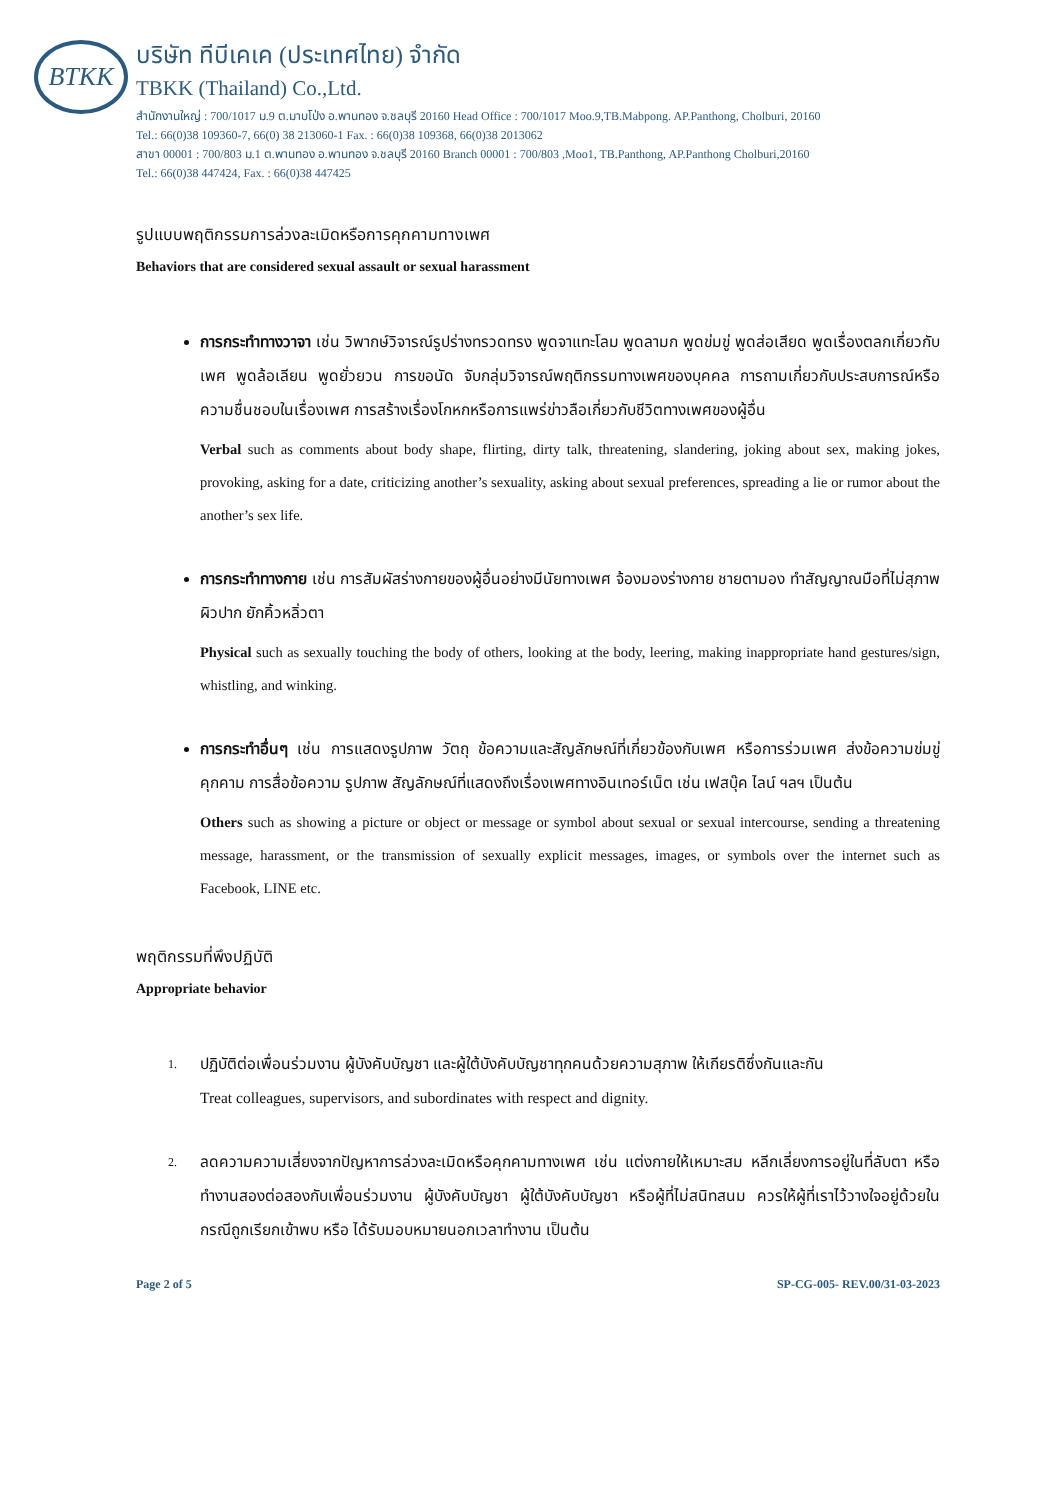BTKK
บริษัท ทีบีเคเค (ประเทศไทย) จำกัด
TBKK (Thailand) Co.,Ltd.
สำนักงานใหญ่ : 700/1017 ม.9 ต.มาบโป่ง อ.พานทอง จ.ชลบุรี 20160 Head Office : 700/1017 Moo.9,TB.Mabpong. AP.Panthong, Cholburi, 20160
Tel.: 66(0)38 109360-7, 66(0) 38 213060-1 Fax. : 66(0)38 109368, 66(0)38 2013062
สาขา 00001 : 700/803 ม.1 ต.พานทอง อ.พานทอง จ.ชลบุรี 20160 Branch 00001 : 700/803 ,Moo1, TB.Panthong, AP.Panthong Cholburi,20160
Tel.: 66(0)38 447424, Fax. : 66(0)38 447425
รูปแบบพฤติกรรมการล่วงละเมิดหรือการคุกคามทางเพศ
Behaviors that are considered sexual assault or sexual harassment
การกระทำทางวาจา เช่น วิพากษ์วิจารณ์รูปร่างทรวดทรง พูดจาแทะโลม พูดลามก พูดข่มขู่ พูดส่อเสียด พูดเรื่องตลกเกี่ยวกับเพศ พูดล้อเลียน พูดยั่วยวน การขอนัด จับกลุ่มวิจารณ์พฤติกรรมทางเพศของบุคคล การถามเกี่ยวกับประสบการณ์หรือความชื่นชอบในเรื่องเพศ การสร้างเรื่องโกหกหรือการแพร่ข่าวลือเกี่ยวกับชีวิตทางเพศของผู้อื่น
Verbal such as comments about body shape, flirting, dirty talk, threatening, slandering, joking about sex, making jokes, provoking, asking for a date, criticizing another’s sexuality, asking about sexual preferences, spreading a lie or rumor about the another’s sex life.
การกระทำทางกาย เช่น การสัมผัสร่างกายของผู้อื่นอย่างมีนัยทางเพศ จ้องมองร่างกาย ชายตามอง ทำสัญญาณมือที่ไม่สุภาพ ผิวปาก ยักคิ้วหลิ่วตา
Physical such as sexually touching the body of others, looking at the body, leering, making inappropriate hand gestures/sign, whistling, and winking.
การกระทำอื่นๆ เช่น การแสดงรูปภาพ วัตถุ ข้อความและสัญลักษณ์ที่เกี่ยวข้องกับเพศ หรือการร่วมเพศ ส่งข้อความข่มขู่ คุกคาม การสื่อข้อความ รูปภาพ สัญลักษณ์ที่แสดงถึงเรื่องเพศทางอินเทอร์เน็ต เช่น เฟสบุ๊ค ไลน์ ฯลฯ เป็นต้น
Others such as showing a picture or object or message or symbol about sexual or sexual intercourse, sending a threatening message, harassment, or the transmission of sexually explicit messages, images, or symbols over the internet such as Facebook, LINE etc.
พฤติกรรมที่พึงปฏิบัติ
Appropriate behavior
1. ปฏิบัติต่อเพื่อนร่วมงาน ผู้บังคับบัญชา และผู้ใต้บังคับบัญชาทุกคนด้วยความสุภาพ ให้เกียรติซึ่งกันและกัน
Treat colleagues, supervisors, and subordinates with respect and dignity.
2. ลดความความเสี่ยงจากปัญหาการล่วงละเมิดหรือคุกคามทางเพศ เช่น แต่งกายให้เหมาะสม หลีกเลี่ยงการอยู่ในที่ลับตา หรือทำงานสองต่อสองกับเพื่อนร่วมงาน ผู้บังคับบัญชา ผู้ใต้บังคับบัญชา หรือผู้ที่ไม่สนิทสนม ควรให้ผู้ที่เราไว้วางใจอยู่ด้วยในกรณีถูกเรียกเข้าพบ หรือ ได้รับมอบหมายนอกเวลาทำงาน เป็นต้น
Page 2 of 5 SP-CG-005- REV.00/31-03-2023